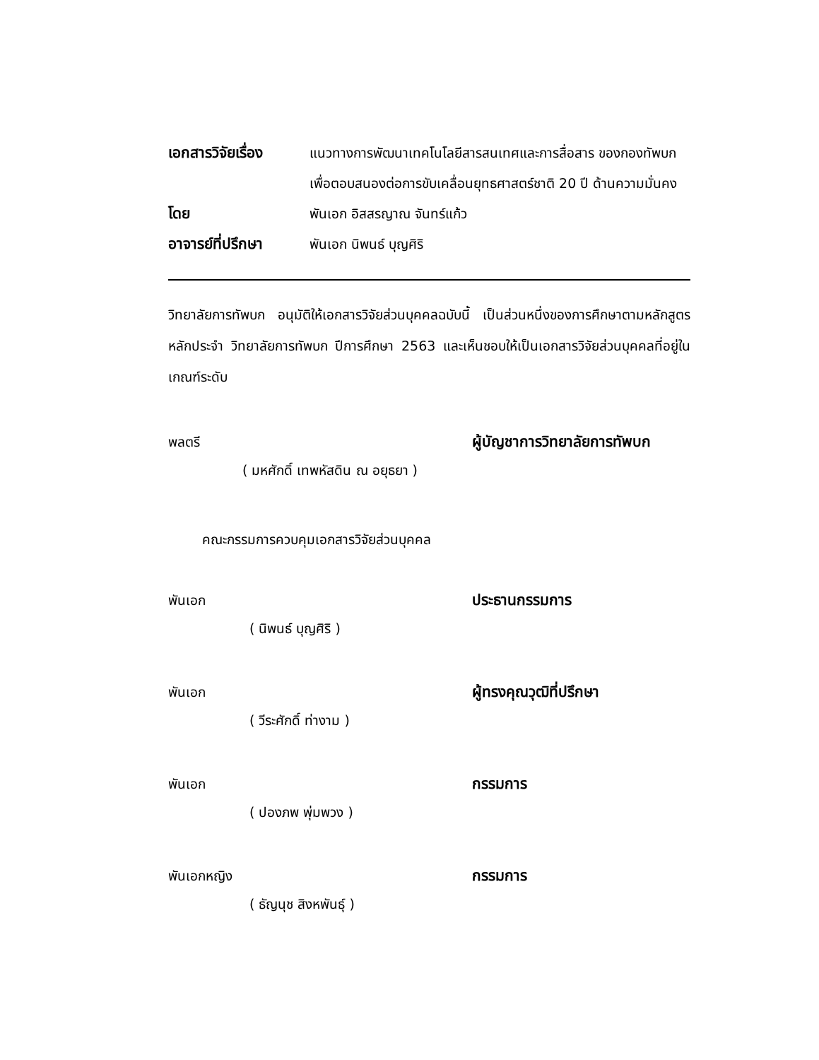เอกสารวิจัยเรื่อง
แนวทางการพัฒนาเทคโนโลยีสารสนเทศและการสื่อสาร ของกองทัพบก เพื่อตอบสนองต่อการขับเคลื่อนยุทธศาสตร์ชาติ 20 ปี ด้านความมั่นคง
โดย พันเอก อิสสรญาณ จันทร์แก้ว
อาจารย์ที่ปรึกษา
พันเอก นิพนธ์ บุญศิริ
วิทยาลัยการทัพบก อนุมัติให้เอกสารวิจัยส่วนบุคคลฉบับนี้ เป็นส่วนหนึ่งของการศึกษาตามหลักสูตรหลักประจำ วิทยาลัยการทัพบก ปีการศึกษา 2563 และเห็นชอบให้เป็นเอกสารวิจัยส่วนบุคคลที่อยู่ในเกณฑ์ระดับ
พลตรี ผู้บัญชาการวิทยาลัยการทัพบก
( มหศักดิ์ เทพหัสดิน ณ อยุธยา )
คณะกรรมการควบคุมเอกสารวิจัยส่วนบุคคล
พันเอก ประธานกรรมการ
( นิพนธ์ บุญศิริ )
พันเอก ผู้ทรงคุณวุฒิที่ปรึกษา
( วีระศักดิ์ ท่างาม )
พันเอก กรรมการ
( ปองภพ พุ่มพวง )
พันเอกหญิง กรรมการ
( ธัญนุช สิงหพันธุ์ )